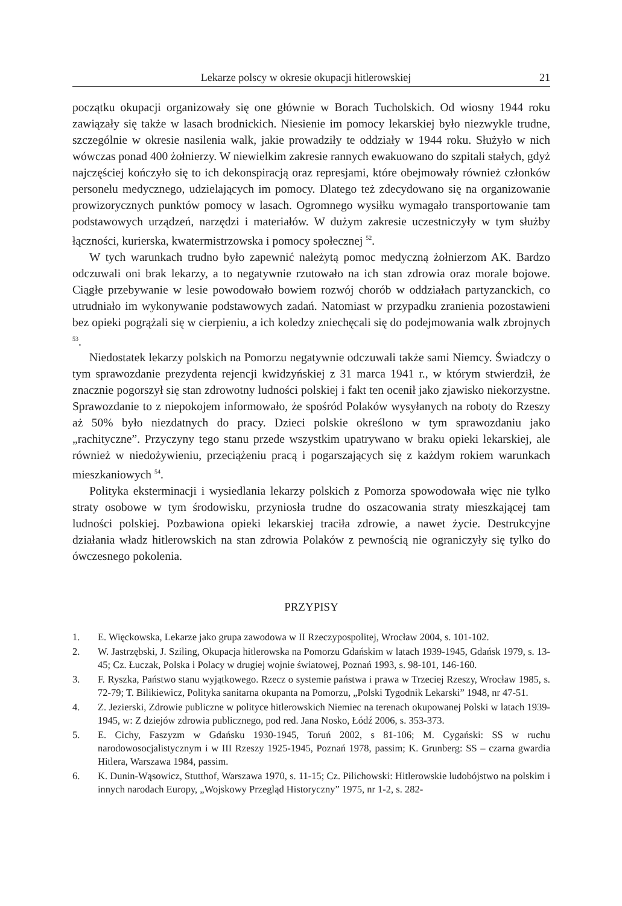Lekarze polscy w okresie okupacji hitlerowskiej 21
początku okupacji organizowały się one głównie w Borach Tucholskich. Od wiosny 1944 roku zawiązały się także w lasach brodnickich. Niesienie im pomocy lekarskiej było niezwykle trudne, szczególnie w okresie nasilenia walk, jakie prowadziły te oddziały w 1944 roku. Służyło w nich wówczas ponad 400 żołnierzy. W niewielkim zakresie rannych ewakuowano do szpitali stałych, gdyż najczęściej kończyło się to ich dekonspiracją oraz represjami, które obejmowały również członków personelu medycznego, udzielających im pomocy. Dlatego też zdecydowano się na organizowanie prowizorycznych punktów pomocy w lasach. Ogromnego wysiłku wymagało transportowanie tam podstawowych urządzeń, narzędzi i materiałów. W dużym zakresie uczestniczyły w tym służby łączności, kurierska, kwatermistrzowska i pomocy społecznej <sup>52</sup>.
W tych warunkach trudno było zapewnić należytą pomoc medyczną żołnierzom AK. Bardzo odczuwali oni brak lekarzy, a to negatywnie rzutowało na ich stan zdrowia oraz morale bojowe. Ciągłe przebywanie w lesie powodowało bowiem rozwój chorób w oddziałach partyzanckich, co utrudniało im wykonywanie podstawowych zadań. Natomiast w przypadku zranienia pozostawieni bez opieki pogrążali się w cierpieniu, a ich koledzy zniechęcali się do podejmowania walk zbrojnych <sup>53</sup>.
Niedostatek lekarzy polskich na Pomorzu negatywnie odczuwali także sami Niemcy. Świadczy o tym sprawozdanie prezydenta rejencji kwidzyńskiej z 31 marca 1941 r., w którym stwierdził, że znacznie pogorszył się stan zdrowotny ludności polskiej i fakt ten ocenił jako zjawisko niekorzystne. Sprawozdanie to z niepokojem informowało, że spośród Polaków wysyłanych na roboty do Rzeszy aż 50% było niezdatnych do pracy. Dzieci polskie określono w tym sprawozdaniu jako „rachityczne”. Przyczyny tego stanu przede wszystkim upatrywano w braku opieki lekarskiej, ale również w niedożywieniu, przeciążeniu pracą i pogarszających się z każdym rokiem warunkach mieszkaniowych <sup>54</sup>.
Polityka eksterminacji i wysiedlania lekarzy polskich z Pomorza spowodowała więc nie tylko straty osobowe w tym środowisku, przyniosła trudne do oszacowania straty mieszkającej tam ludności polskiej. Pozbawiona opieki lekarskiej traciła zdrowie, a nawet życie. Destrukcyjne działania władz hitlerowskich na stan zdrowia Polaków z pewnością nie ograniczyły się tylko do ówczesnego pokolenia.
PRZYPISY
1. E. Więckowska, Lekarze jako grupa zawodowa w II Rzeczypospolitej, Wrocław 2004, s. 101-102.
2. W. Jastrzębski, J. Sziling, Okupacja hitlerowska na Pomorzu Gdańskim w latach 1939-1945, Gdańsk 1979, s. 13-45; Cz. Łuczak, Polska i Polacy w drugiej wojnie światowej, Poznań 1993, s. 98-101, 146-160.
3. F. Ryszka, Państwo stanu wyjątkowego. Rzecz o systemie państwa i prawa w Trzeciej Rzeszy, Wrocław 1985, s. 72-79; T. Bilikiewicz, Polityka sanitarna okupanta na Pomorzu, „Polski Tygodnik Lekarski” 1948, nr 47-51.
4. Z. Jezierski, Zdrowie publiczne w polityce hitlerowskich Niemiec na terenach okupowanej Polski w latach 1939-1945, w: Z dziejów zdrowia publicznego, pod red. Jana Nosko, Łódź 2006, s. 353-373.
5. E. Cichy, Faszyzm w Gdańsku 1930-1945, Toruń 2002, s 81-106; M. Cygański: SS w ruchu narodowosocjalistycznym i w III Rzeszy 1925-1945, Poznań 1978, passim; K. Grunberg: SS – czarna gwardia Hitlera, Warszawa 1984, passim.
6. K. Dunin-Wąsowicz, Stutthof, Warszawa 1970, s. 11-15; Cz. Pilichowski: Hitlerowskie ludobójstwo na polskim i innych narodach Europy, „Wojskowy Przegląd Historyczny” 1975, nr 1-2, s. 282-